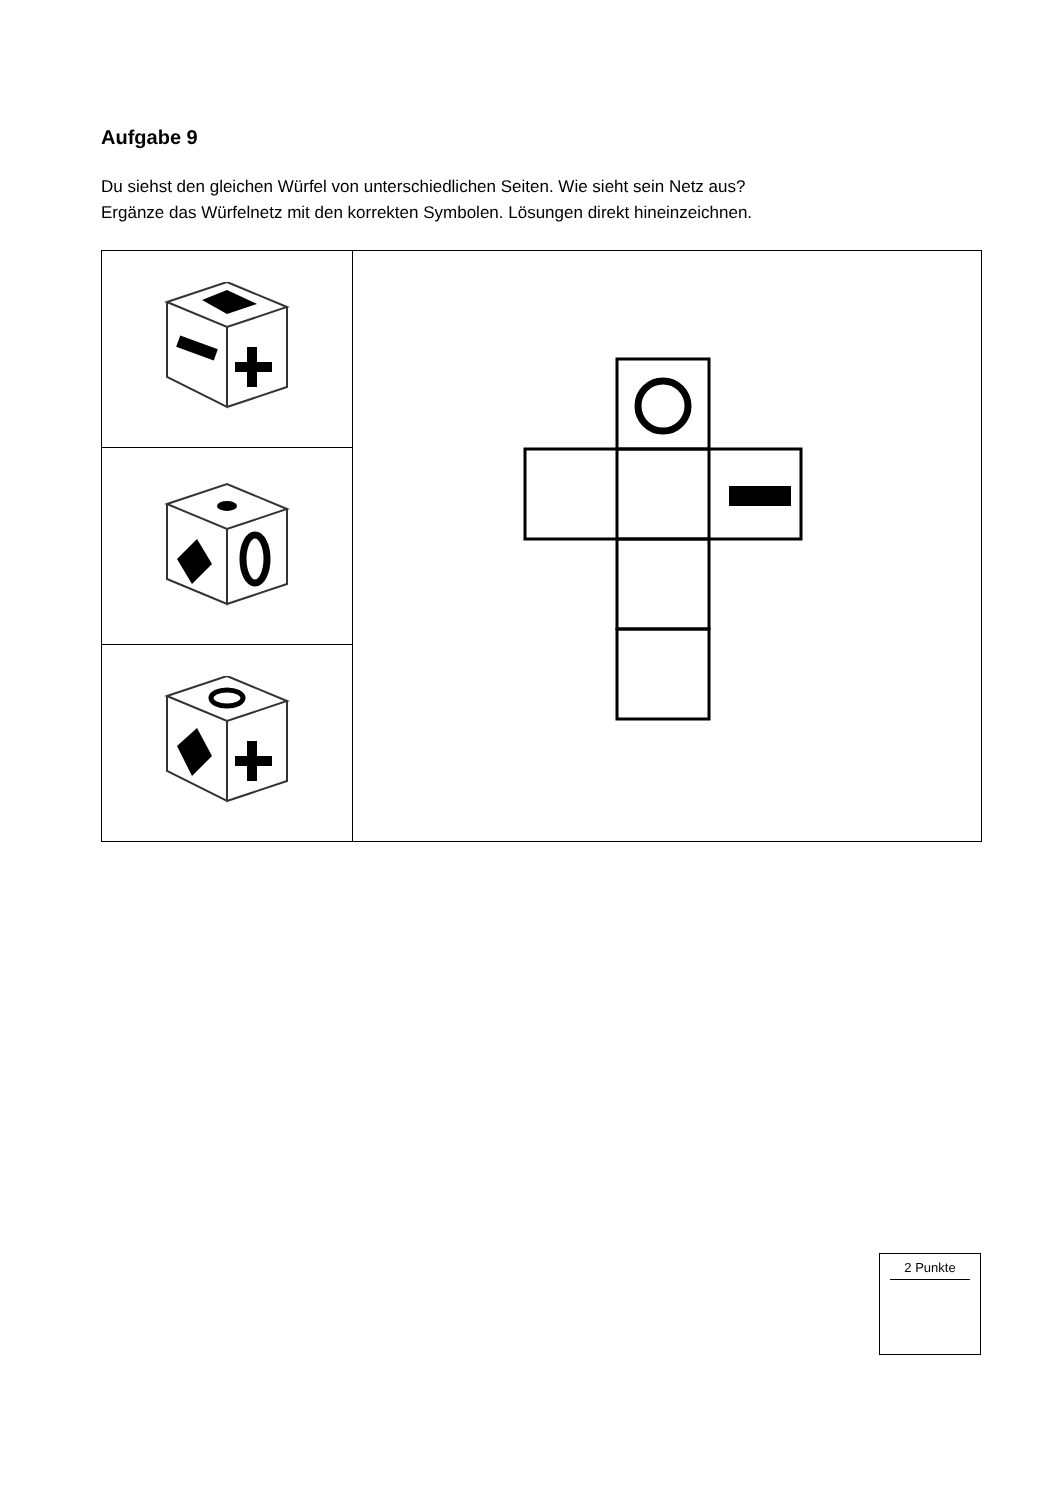Aufgabe 9
Du siehst den gleichen Würfel von unterschiedlichen Seiten. Wie sieht sein Netz aus?
Ergänze das Würfelnetz mit den korrekten Symbolen. Lösungen direkt hineinzeichnen.
2 Punkte